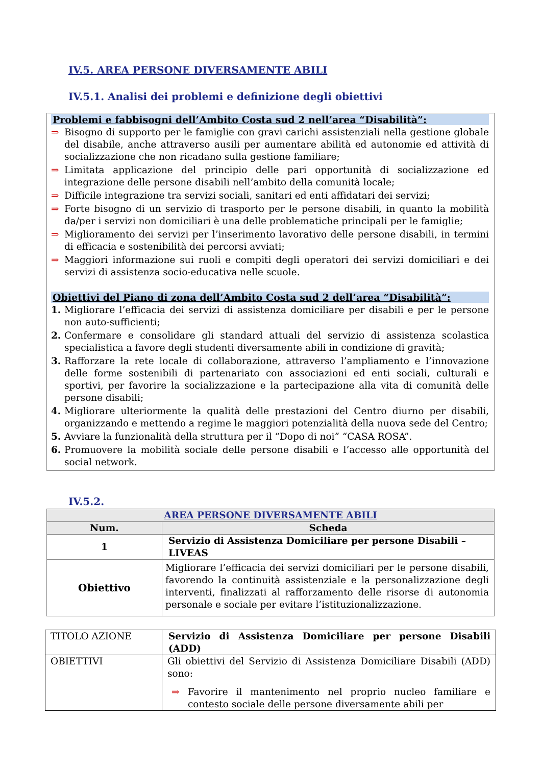IV.5. AREA PERSONE DIVERSAMENTE ABILI
IV.5.1. Analisi dei problemi e definizione degli obiettivi
Problemi e fabbisogni dell’Ambito Costa sud 2 nell’area “Disabilità”:
⇒ Bisogno di supporto per le famiglie con gravi carichi assistenziali nella gestione globale del disabile, anche attraverso ausili per aumentare abilità ed autonomie ed attività di socializzazione che non ricadano sulla gestione familiare;
⇒ Limitata applicazione del principio delle pari opportunità di socializzazione ed integrazione delle persone disabili nell’ambito della comunità locale;
⇒ Difficile integrazione tra servizi sociali, sanitari ed enti affidatari dei servizi;
⇒ Forte bisogno di un servizio di trasporto per le persone disabili, in quanto la mobilità da/per i servizi non domiciliari è una delle problematiche principali per le famiglie;
⇒ Miglioramento dei servizi per l’inserimento lavorativo delle persone disabili, in termini di efficacia e sostenibilità dei percorsi avviati;
⇒ Maggiori informazione sui ruoli e compiti degli operatori dei servizi domiciliari e dei servizi di assistenza socio-educativa nelle scuole.
Obiettivi del Piano di zona dell’Ambito Costa sud 2 dell’area “Disabilità”:
1. Migliorare l’efficacia dei servizi di assistenza domiciliare per disabili e per le persone non auto-sufficienti;
2. Confermare e consolidare gli standard attuali del servizio di assistenza scolastica specialistica a favore degli studenti diversamente abili in condizione di gravità;
3. Rafforzare la rete locale di collaborazione, attraverso l’ampliamento e l’innovazione delle forme sostenibili di partenariato con associazioni ed enti sociali, culturali e sportivi, per favorire la socializzazione e la partecipazione alla vita di comunità delle persone disabili;
4. Migliorare ulteriormente la qualità delle prestazioni del Centro diurno per disabili, organizzando e mettendo a regime le maggiori potenzialità della nuova sede del Centro;
5. Avviare la funzionalità della struttura per il “Dopo di noi” “CASA ROSA”.
6. Promuovere la mobilità sociale delle persone disabili e l’accesso alle opportunità del social network.
IV.5.2.
| AREA PERSONE DIVERSAMENTE ABILI | |
| --- | --- |
| Num. | Scheda |
| 1 | Servizio di Assistenza Domiciliare per persone Disabili – LIVEAS |
| Obiettivo | Migliorare l’efficacia dei servizi domiciliari per le persone disabili, favorendo la continuità assistenziale e la personalizzazione degli interventi, finalizzati al rafforzamento delle risorse di autonomia personale e sociale per evitare l’istituzionalizzazione. |
| TITOLO AZIONE | Servizio di Assistenza Domiciliare per persone Disabili (ADD) |
| OBIETTIVI | Gli obiettivi del Servizio di Assistenza Domiciliare Disabili (ADD) sono: ⇒ Favorire il mantenimento nel proprio nucleo familiare e contesto sociale delle persone diversamente abili per |